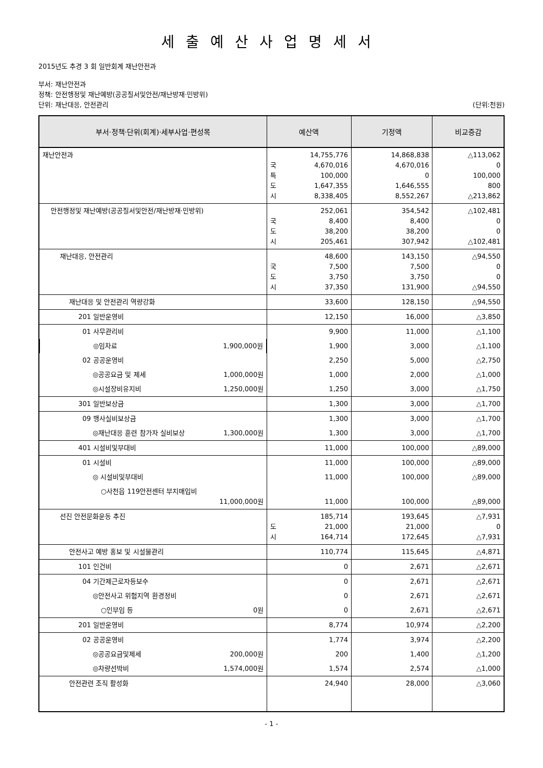세출예산사업명세서
2015년도 추경 3 회 일반회계 재난안전과
부서: 재난안전과
정책: 안전행정및 재난예방(공공질서및안전/재난방재·민방위)
단위: 재난대응, 안전관리 (단위:천원)
| 부서·정책·단위(회계)·세부사업·편성목 | 예산액 | 기정액 | 비교증감 |
| --- | --- | --- | --- |
| 재난안전과 | 14,755,776 국 4,670,016 특 100,000 도 1,647,355 시 8,338,405 | 14,868,838 4,670,016 0 1,646,555 8,552,267 | △113,062 0 100,000 800 △213,862 |
| 안전행정및 재난예방(공공질서및안전/재난방재·민방위) | 252,061 국 8,400 도 38,200 시 205,461 | 354,542 8,400 38,200 307,942 | △102,481 0 0 △102,481 |
| 재난대응, 안전관리 | 48,600 국 7,500 도 3,750 시 37,350 | 143,150 7,500 3,750 131,900 | △94,550 0 0 △94,550 |
| 재난대응 및 안전관리 역량강화 | 33,600 | 128,150 | △94,550 |
| 201 일반운영비 | 12,150 | 16,000 | △3,850 |
| 01 사무관리비 | 9,900 | 11,000 | △1,100 |
| ◎임차료 1,900,000원 | 1,900 | 3,000 | △1,100 |
| 02 공공운영비 | 2,250 | 5,000 | △2,750 |
| ◎공공요금 및 제세 1,000,000원 | 1,000 | 2,000 | △1,000 |
| ◎시설장비유지비 1,250,000원 | 1,250 | 3,000 | △1,750 |
| 301 일반보상금 | 1,300 | 3,000 | △1,700 |
| 09 행사실비보상금 | 1,300 | 3,000 | △1,700 |
| ◎재난대응 훈련 참가자 실비보상 1,300,000원 | 1,300 | 3,000 | △1,700 |
| 401 시설비및부대비 | 11,000 | 100,000 | △89,000 |
| 01 시설비 | 11,000 | 100,000 | △89,000 |
| ◎ 시설비및부대비 | 11,000 | 100,000 | △89,000 |
| ○사천읍 119안전센터 부지매입비 11,000,000원 | 11,000 | 100,000 | △89,000 |
| 선진 안전문화운동 추진 | 185,714 도 21,000 시 164,714 | 193,645 21,000 172,645 | △7,931 0 △7,931 |
| 안전사고 예방 홍보 및 시설물관리 | 110,774 | 115,645 | △4,871 |
| 101 인건비 | 0 | 2,671 | △2,671 |
| 04 기간제근로자등보수 | 0 | 2,671 | △2,671 |
| ◎안전사고 위험지역 환경정비 | 0 | 2,671 | △2,671 |
| ○인부임 등 0원 | 0 | 2,671 | △2,671 |
| 201 일반운영비 | 8,774 | 10,974 | △2,200 |
| 02 공공운영비 | 1,774 | 3,974 | △2,200 |
| ◎공공요금및제세 200,000원 | 200 | 1,400 | △1,200 |
| ◎차량선박비 1,574,000원 | 1,574 | 2,574 | △1,000 |
| 안전관련 조직 활성화 | 24,940 | 28,000 | △3,060 |
- 1 -